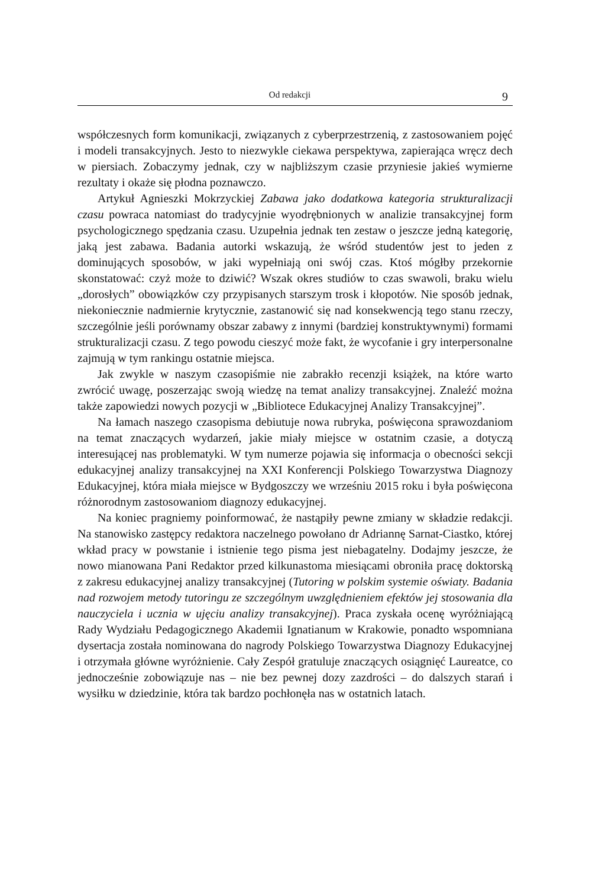Od redakcji 9
współczesnych form komunikacji, związanych z cyberprzestrzenią, z zastosowaniem pojęć i modeli transakcyjnych. Jesto to niezwykle ciekawa perspektywa, zapierająca wręcz dech w piersiach. Zobaczymy jednak, czy w najbliższym czasie przyniesie jakieś wymierne rezultaty i okaże się płodna poznawczo.
Artykuł Agnieszki Mokrzyckiej Zabawa jako dodatkowa kategoria strukturalizacji czasu powraca natomiast do tradycyjnie wyodrębnionych w analizie transakcyjnej form psychologicznego spędzania czasu. Uzupełnia jednak ten zestaw o jeszcze jedną kategorię, jaką jest zabawa. Badania autorki wskazują, że wśród studentów jest to jeden z dominujących sposobów, w jaki wypełniają oni swój czas. Ktoś mógłby przekornie skonstatować: czyż może to dziwić? Wszak okres studiów to czas swawoli, braku wielu „dorosłych” obowiązków czy przypisanych starszym trosk i kłopotów. Nie sposób jednak, niekoniecznie nadmiernie krytycznie, zastanowić się nad konsekwencją tego stanu rzeczy, szczególnie jeśli porównamy obszar zabawy z innymi (bardziej konstruktywnymi) formami strukturalizacji czasu. Z tego powodu cieszyć może fakt, że wycofanie i gry interpersonalne zajmują w tym rankingu ostatnie miejsca.
Jak zwykle w naszym czasopiśmie nie zabrakło recenzji książek, na które warto zwrócić uwagę, poszerzając swoją wiedzę na temat analizy transakcyjnej. Znaleźć można także zapowiedzi nowych pozycji w „Bibliotece Edukacyjnej Analizy Transakcyjnej”.
Na łamach naszego czasopisma debiutuje nowa rubryka, poświęcona sprawozdaniom na temat znaczących wydarzeń, jakie miały miejsce w ostatnim czasie, a dotyczą interesującej nas problematyki. W tym numerze pojawia się informacja o obecności sekcji edukacyjnej analizy transakcyjnej na XXI Konferencji Polskiego Towarzystwa Diagnozy Edukacyjnej, która miała miejsce w Bydgoszczy we wrześniu 2015 roku i była poświęcona różnorodnym zastosowaniom diagnozy edukacyjnej.
Na koniec pragniemy poinformować, że nastąpiły pewne zmiany w składzie redakcji. Na stanowisko zastępcy redaktora naczelnego powołano dr Adriannę Sarnat-Ciastko, której wkład pracy w powstanie i istnienie tego pisma jest niebagatelny. Dodajmy jeszcze, że nowo mianowana Pani Redaktor przed kilkunastoma miesiącami obroniła pracę doktorską z zakresu edukacyjnej analizy transakcyjnej (Tutoring w polskim systemie oświaty. Badania nad rozwojem metody tutoringu ze szczególnym uwzględnieniem efektów jej stosowania dla nauczyciela i ucznia w ujęciu analizy transakcyjnej). Praca zyskała ocenę wyróżniającą Rady Wydziału Pedagogicznego Akademii Ignatianum w Krakowie, ponadto wspomniana dysertacja została nominowana do nagrody Polskiego Towarzystwa Diagnozy Edukacyjnej i otrzymała główne wyróżnienie. Cały Zespół gratuluje znaczących osiągnięć Laureatce, co jednocześnie zobowiązuje nas – nie bez pewnej dozy zazdrości – do dalszych starań i wysiłku w dziedzinie, która tak bardzo pochłonęła nas w ostatnich latach.